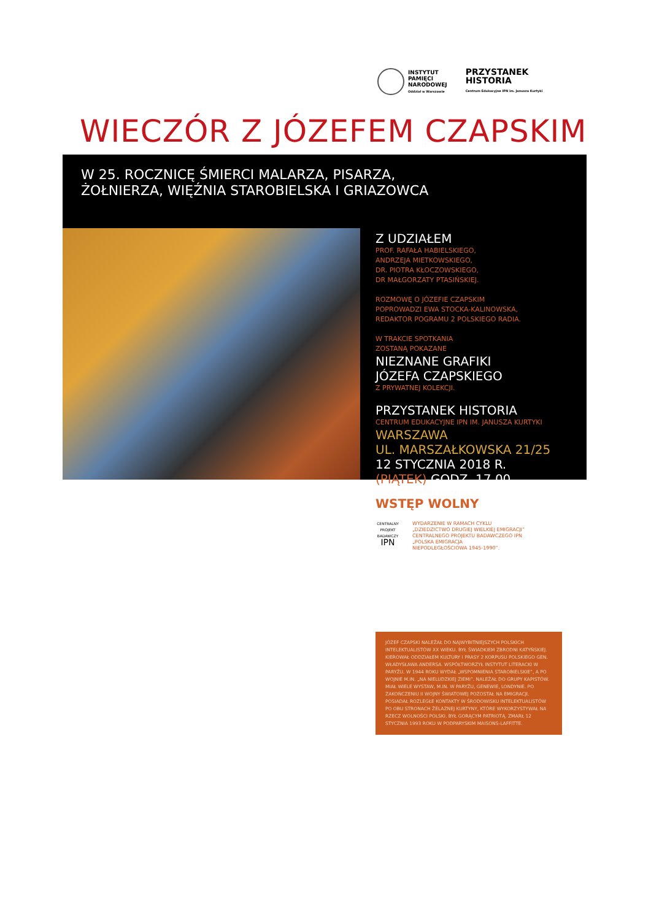INSTYTUT
PAMIĘCI
NARODOWEJ
Oddział w Warszawie
PRZYSTANEK
HISTORIA
Centrum Edukacyjne IPN im. Janusza Kurtyki
WIECZÓR Z JÓZEFEM CZAPSKIM
W 25. ROCZNICĘ ŚMIERCI MALARZA, PISARZA,
ŻOŁNIERZA, WIĘŹNIA STAROBIELSKA I GRIAZOWCA
Z UDZIAŁEM
PROF. RAFAŁA HABIELSKIEGO,
ANDRZEJA MIETKOWSKIEGO,
DR. PIOTRA KŁOCZOWSKIEGO,
DR MAŁGORZATY PTASIŃSKIEJ.
ROZMOWĘ O JÓZEFIE CZAPSKIM
POPROWADZI EWA STOCKA-KALINOWSKA,
REDAKTOR POGRAMU 2 POLSKIEGO RADIA.
W TRAKCIE SPOTKANIA
ZOSTANĄ POKAZANE
NIEZNANE GRAFIKI
JÓZEFA CZAPSKIEGO
Z PRYWATNEJ KOLEKCJI.
PRZYSTANEK HISTORIA
CENTRUM EDUKACYJNE IPN IM. JANUSZA KURTYKI
WARSZAWA
UL. MARSZAŁKOWSKA 21/25
12 STYCZNIA 2018 R.
(PIĄTEK) GODZ. 17.00
WSTĘP WOLNY
CENTRALNY PROJEKT BADAWCZY
IPN
WYDARZENIE W RAMACH CYKLU
„DZIEDZICTWO DRUGIEJ WIELKIEJ EMIGRACJI”
CENTRALNEGO PROJEKTU BADAWCZEGO IPN
„POLSKA EMIGRACJA
NIEPODLEGŁOŚCIOWA 1945-1990”.
JÓZEF CZAPSKI NALEŻAŁ DO NAJWYBITNIEJSZYCH POLSKICH INTELEKTUALISTÓW XX WIEKU. BYŁ ŚWIADKIEM ZBRODNI KATYŃSKIEJ. KIEROWAŁ ODDZIAŁEM KULTURY I PRASY 2 KORPUSU POLSKIEGO GEN. WŁADYSŁAWA ANDERSA. WSPÓŁTWORZYŁ INSTYTUT LITERACKI W PARYŻU. W 1944 ROKU WYDAŁ „WSPOMNIENIA STAROBIELSKIE”, A PO WOJNIE M.IN. „NA NIELUDZKIEJ ZIEMI”. NALEŻAŁ DO GRUPY KAPISTÓW. MIAŁ WIELE WYSTAW, M.IN. W PARYŻU, GENEWIE, LONDYNIE. PO ZAKOŃCZENIU II WOJNY ŚWIATOWEJ POZOSTAŁ NA EMIGRACJI. POSIADAŁ ROZLEGŁE KONTAKTY W ŚRODOWISKU INTELEKTUALISTÓW PO OBU STRONACH ŻELAZNEJ KURTYNY, KTÓRE WYKORZYSTYWAŁ NA RZECZ WOLNOŚCI POLSKI. BYŁ GORĄCYM PATRIOTĄ. ZMARŁ 12 STYCZNIA 1993 ROKU W PODPARYSKIM MAISONS-LAFFITTE.